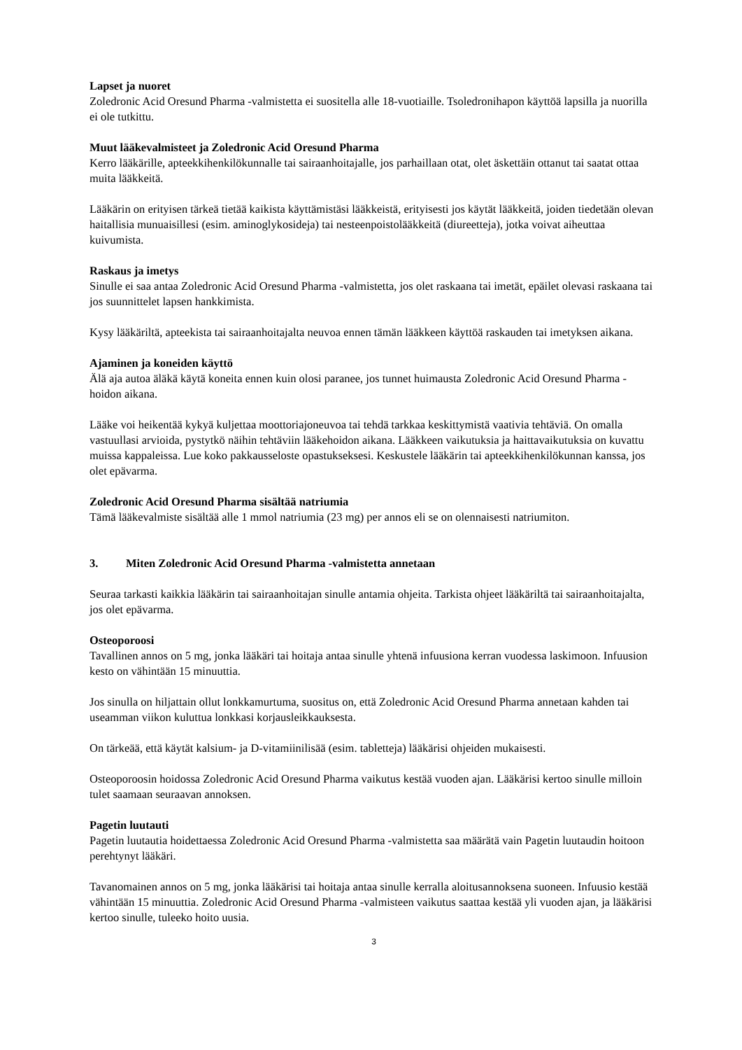Lapset ja nuoret
Zoledronic Acid Oresund Pharma -valmistetta ei suositella alle 18-vuotiaille. Tsoledronihapon käyttöä lapsilla ja nuorilla ei ole tutkittu.
Muut lääkevalmisteet ja Zoledronic Acid Oresund Pharma
Kerro lääkärille, apteekkihenkilökunnalle tai sairaanhoitajalle, jos parhaillaan otat, olet äskettäin ottanut tai saatat ottaa muita lääkkeitä.
Lääkärin on erityisen tärkeä tietää kaikista käyttämistäsi lääkkeistä, erityisesti jos käytät lääkkeitä, joiden tiedetään olevan haitallisia munuaisillesi (esim. aminoglykosideja) tai nesteenpoistolääkkeitä (diureetteja), jotka voivat aiheuttaa kuivumista.
Raskaus ja imetys
Sinulle ei saa antaa Zoledronic Acid Oresund Pharma -valmistetta, jos olet raskaana tai imetät, epäilet olevasi raskaana tai jos suunnittelet lapsen hankkimista.
Kysy lääkäriltä, apteekista tai sairaanhoitajalta neuvoa ennen tämän lääkkeen käyttöä raskauden tai imetyksen aikana.
Ajaminen ja koneiden käyttö
Älä aja autoa äläkä käytä koneita ennen kuin olosi paranee, jos tunnet huimausta Zoledronic Acid Oresund Pharma -hoidon aikana.
Lääke voi heikentää kykyä kuljettaa moottoriajoneuvoa tai tehdä tarkkaa keskittymistä vaativia tehtäviä. On omalla vastuullasi arvioida, pystytkö näihin tehtäviin lääkehoidon aikana. Lääkkeen vaikutuksia ja haittavaikutuksia on kuvattu muissa kappaleissa. Lue koko pakkausseloste opastukseksesi. Keskustele lääkärin tai apteekkihenkilökunnan kanssa, jos olet epävarma.
Zoledronic Acid Oresund Pharma sisältää natriumia
Tämä lääkevalmiste sisältää alle 1 mmol natriumia (23 mg) per annos eli se on olennaisesti natriumiton.
3. Miten Zoledronic Acid Oresund Pharma -valmistetta annetaan
Seuraa tarkasti kaikkia lääkärin tai sairaanhoitajan sinulle antamia ohjeita. Tarkista ohjeet lääkäriltä tai sairaanhoitajalta, jos olet epävarma.
Osteoporoosi
Tavallinen annos on 5 mg, jonka lääkäri tai hoitaja antaa sinulle yhtenä infuusiona kerran vuodessa laskimoon. Infuusion kesto on vähintään 15 minuuttia.
Jos sinulla on hiljattain ollut lonkkamurtuma, suositus on, että Zoledronic Acid Oresund Pharma annetaan kahden tai useamman viikon kuluttua lonkkasi korjausleikkauksesta.
On tärkeää, että käytät kalsium- ja D-vitamiinilisää (esim. tabletteja) lääkärisi ohjeiden mukaisesti.
Osteoporoosin hoidossa Zoledronic Acid Oresund Pharma vaikutus kestää vuoden ajan. Lääkärisi kertoo sinulle milloin tulet saamaan seuraavan annoksen.
Pagetin luutauti
Pagetin luutautia hoidettaessa Zoledronic Acid Oresund Pharma -valmistetta saa määrätä vain Pagetin luutaudin hoitoon perehtynyt lääkäri.
Tavanomainen annos on 5 mg, jonka lääkärisi tai hoitaja antaa sinulle kerralla aloitusannoksena suoneen. Infuusio kestää vähintään 15 minuuttia. Zoledronic Acid Oresund Pharma -valmisteen vaikutus saattaa kestää yli vuoden ajan, ja lääkärisi kertoo sinulle, tuleeko hoito uusia.
3